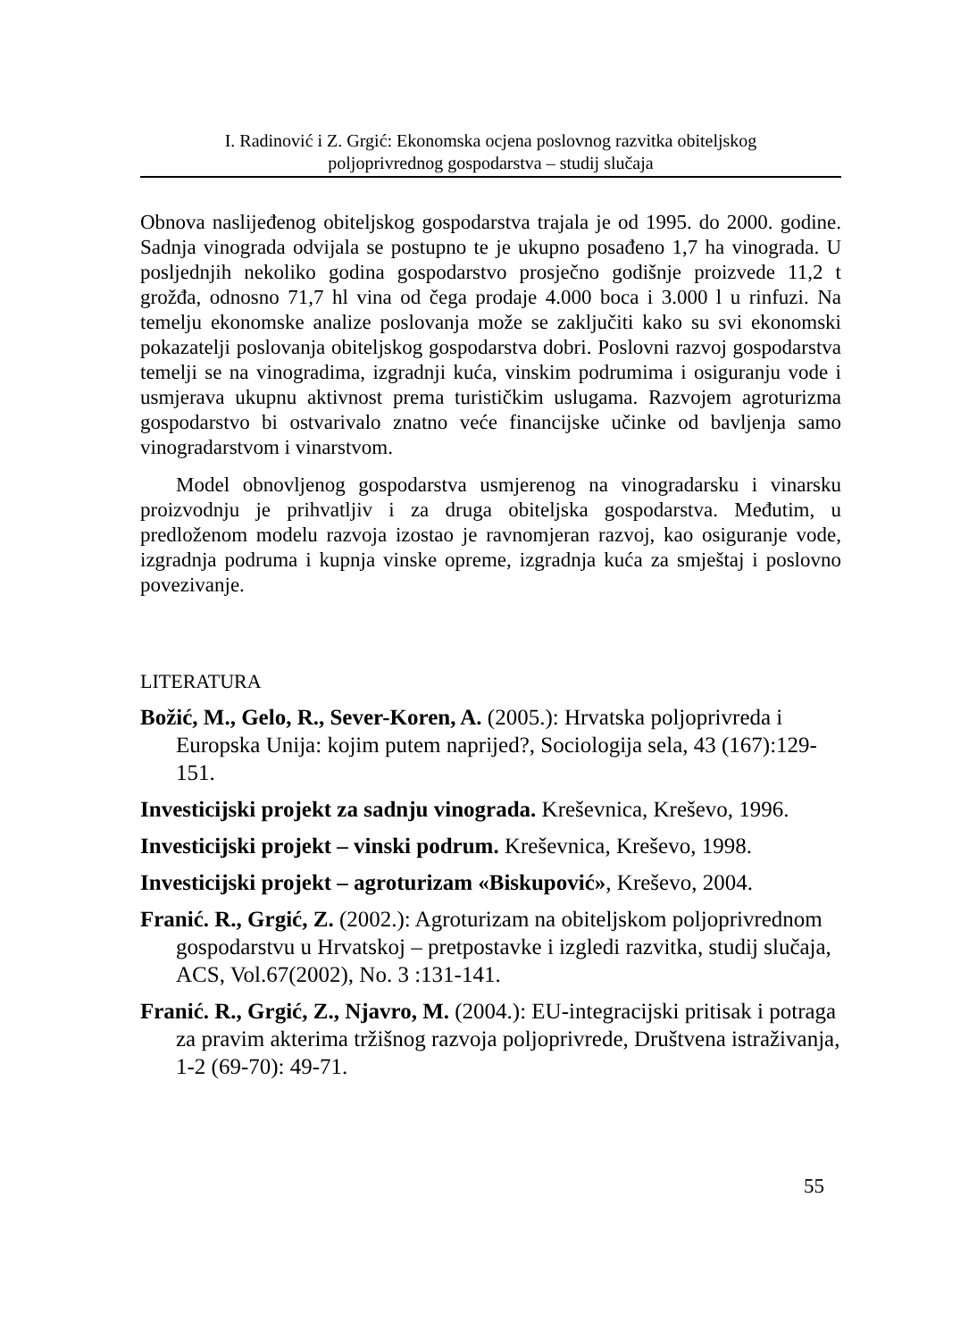I. Radinović i Z. Grgić: Ekonomska ocjena poslovnog razvitka obiteljskog
poljoprivrednog gospodarstva – studij slučaja
Obnova naslijeđenog obiteljskog gospodarstva trajala je od 1995. do 2000. godine. Sadnja vinograda odvijala se postupno te je ukupno posađeno 1,7 ha vinograda. U posljednjih nekoliko godina gospodarstvo prosječno godišnje proizvede 11,2 t grožđa, odnosno 71,7 hl vina od čega prodaje 4.000 boca i 3.000 l u rinfuzi. Na temelju ekonomske analize poslovanja može se zaključiti kako su svi ekonomski pokazatelji poslovanja obiteljskog gospodarstva dobri. Poslovni razvoj gospodarstva temelji se na vinogradima, izgradnji kuća, vinskim podrumima i osiguranju vode i usmjerava ukupnu aktivnost prema turističkim uslugama. Razvojem agroturizma gospodarstvo bi ostvarivalo znatno veće financijske učinke od bavljenja samo vinogradarstvom i vinarstvom.
Model obnovljenog gospodarstva usmjerenog na vinogradarsku i vinarsku proizvodnju je prihvatljiv i za druga obiteljska gospodarstva. Međutim, u predloženom modelu razvoja izostao je ravnomjeran razvoj, kao osiguranje vode, izgradnja podruma i kupnja vinske opreme, izgradnja kuća za smještaj i poslovno povezivanje.
LITERATURA
Božić, M., Gelo, R., Sever-Koren, A. (2005.): Hrvatska poljoprivreda i Europska Unija: kojim putem naprijed?, Sociologija sela, 43 (167):129-151.
Investicijski projekt za sadnju vinograda. Kreševnica, Kreševo, 1996.
Investicijski projekt – vinski podrum. Kreševnica, Kreševo, 1998.
Investicijski projekt – agroturizam «Biskupović», Kreševo, 2004.
Franić. R., Grgić, Z. (2002.): Agroturizam na obiteljskom poljoprivrednom gospodarstvu u Hrvatskoj – pretpostavke i izgledi razvitka, studij slučaja, ACS, Vol.67(2002), No. 3 :131-141.
Franić. R., Grgić, Z., Njavro, M. (2004.): EU-integracijski pritisak i potraga za pravim akterima tržišnog razvoja poljoprivrede, Društvena istraživanja, 1-2 (69-70): 49-71.
55